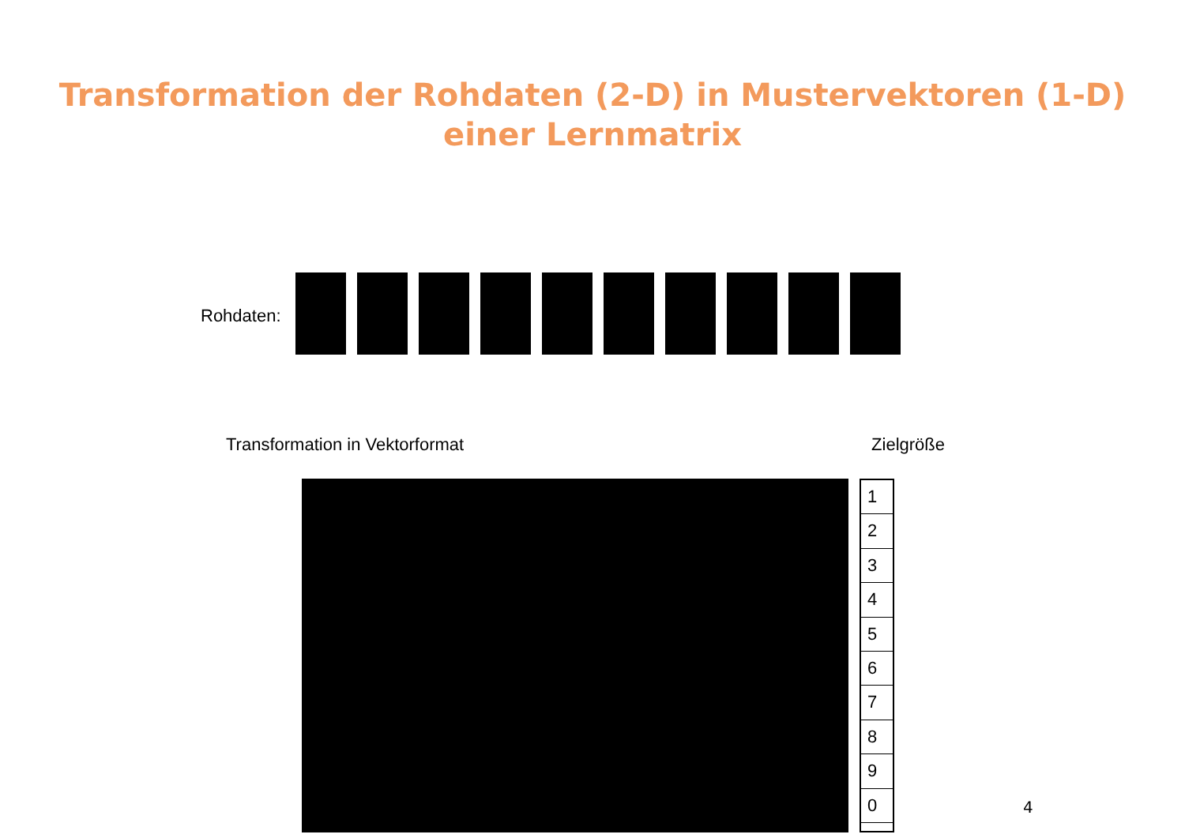Transformation der Rohdaten (2-D) in Mustervektoren (1-D)
einer Lernmatrix
Rohdaten:
Transformation in Vektorformat Zielgröße
1
2
3
4
5
6
7
8
9
0
4